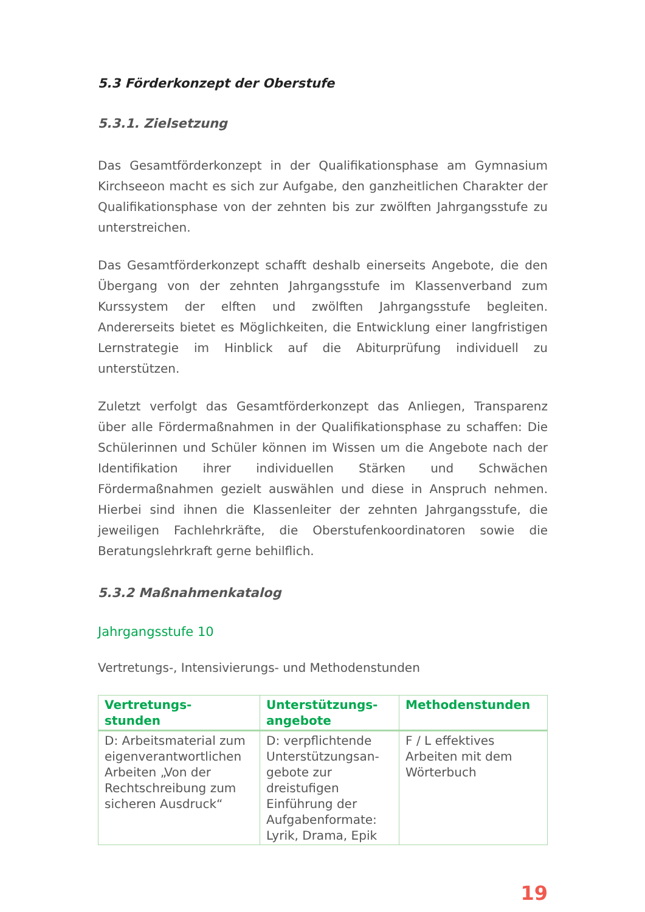5.3 Förderkonzept der Oberstufe
5.3.1. Zielsetzung
Das Gesamtförderkonzept in der Qualifikationsphase am Gymnasium Kirchseeon macht es sich zur Aufgabe, den ganzheitlichen Charakter der Qualifikationsphase von der zehnten bis zur zwölften Jahrgangsstufe zu unterstreichen.
Das Gesamtförderkonzept schafft deshalb einerseits Angebote, die den Übergang von der zehnten Jahrgangsstufe im Klassenverband zum Kurssystem der elften und zwölften Jahrgangsstufe begleiten. Andererseits bietet es Möglichkeiten, die Entwicklung einer langfristigen Lernstrategie im Hinblick auf die Abiturprüfung individuell zu unterstützen.
Zuletzt verfolgt das Gesamtförderkonzept das Anliegen, Transparenz über alle Fördermaßnahmen in der Qualifikationsphase zu schaffen: Die Schülerinnen und Schüler können im Wissen um die Angebote nach der Identifikation ihrer individuellen Stärken und Schwächen Fördermaßnahmen gezielt auswählen und diese in Anspruch nehmen. Hierbei sind ihnen die Klassenleiter der zehnten Jahrgangsstufe, die jeweiligen Fachlehrkräfte, die Oberstufenkoordinatoren sowie die Beratungslehrkraft gerne behilflich.
5.3.2 Maßnahmenkatalog
Jahrgangsstufe 10
Vertretungs-, Intensivierungs- und Methodenstunden
| Vertretungs- stunden | Unterstützungs- angebote | Methodenstunden |
| --- | --- | --- |
| D: Arbeitsmaterial zum eigenverantwortlichen Arbeiten „Von der Rechtschreibung zum sicheren Ausdruck“ | D: verpflichtende Unterstützungsan- gebote zur dreistufigen Einführung der Aufgabenformate: Lyrik, Drama, Epik | F / L effektives Arbeiten mit dem Wörterbuch |
19